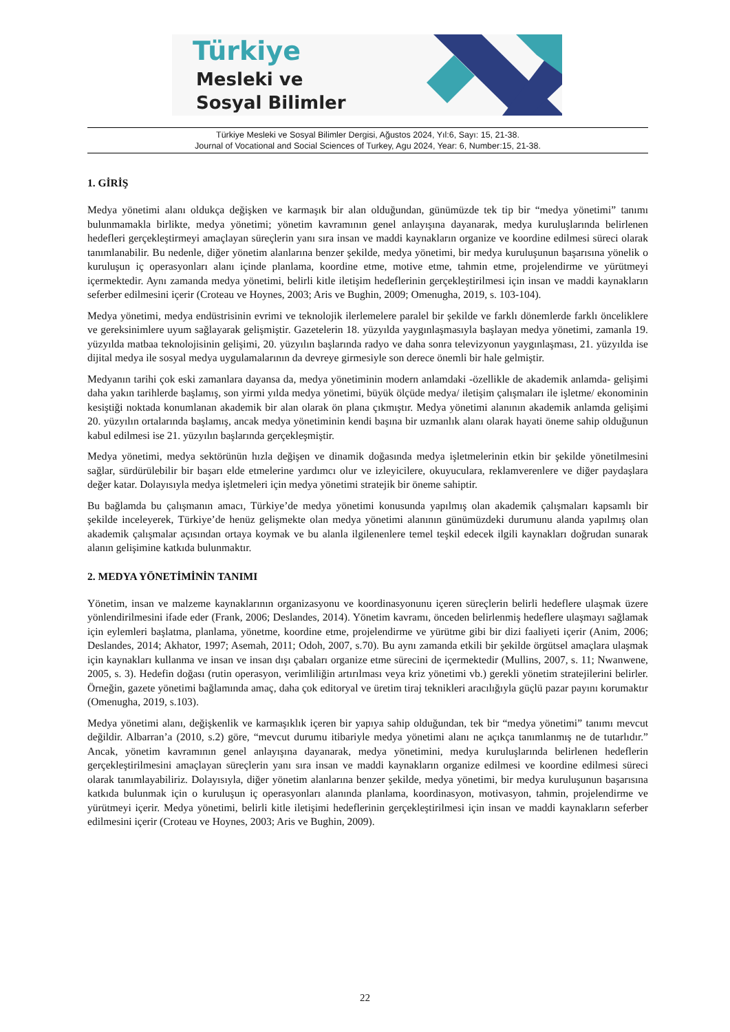Türkiye
Mesleki ve
Sosyal Bilimler
Türkiye Mesleki ve Sosyal Bilimler Dergisi, Ağustos 2024, Yıl:6, Sayı: 15, 21-38.
Journal of Vocational and Social Sciences of Turkey, Agu 2024, Year: 6, Number:15, 21-38.
1. GİRİŞ
Medya yönetimi alanı oldukça değişken ve karmaşık bir alan olduğundan, günümüzde tek tip bir “medya yönetimi” tanımı bulunmamakla birlikte, medya yönetimi; yönetim kavramının genel anlayışına dayanarak, medya kuruluşlarında belirlenen hedefleri gerçekleştirmeyi amaçlayan süreçlerin yanı sıra insan ve maddi kaynakların organize ve koordine edilmesi süreci olarak tanımlanabilir. Bu nedenle, diğer yönetim alanlarına benzer şekilde, medya yönetimi, bir medya kuruluşunun başarısına yönelik o kuruluşun iç operasyonları alanı içinde planlama, koordine etme, motive etme, tahmin etme, projelendirme ve yürütmeyi içermektedir. Aynı zamanda medya yönetimi, belirli kitle iletişim hedeflerinin gerçekleştirilmesi için insan ve maddi kaynakların seferber edilmesini içerir (Croteau ve Hoynes, 2003; Aris ve Bughin, 2009; Omenugha, 2019, s. 103-104).
Medya yönetimi, medya endüstrisinin evrimi ve teknolojik ilerlemelere paralel bir şekilde ve farklı dönemlerde farklı önceliklere ve gereksinimlere uyum sağlayarak gelişmiştir. Gazetelerin 18. yüzyılda yaygınlaşmasıyla başlayan medya yönetimi, zamanla 19. yüzyılda matbaa teknolojisinin gelişimi, 20. yüzyılın başlarında radyo ve daha sonra televizyonun yaygınlaşması, 21. yüzyılda ise dijital medya ile sosyal medya uygulamalarının da devreye girmesiyle son derece önemli bir hale gelmiştir.
Medyanın tarihi çok eski zamanlara dayansa da, medya yönetiminin modern anlamdaki -özellikle de akademik anlamda- gelişimi daha yakın tarihlerde başlamış, son yirmi yılda medya yönetimi, büyük ölçüde medya/ iletişim çalışmaları ile işletme/ ekonominin kesiştiği noktada konumlanan akademik bir alan olarak ön plana çıkmıştır. Medya yönetimi alanının akademik anlamda gelişimi 20. yüzyılın ortalarında başlamış, ancak medya yönetiminin kendi başına bir uzmanlık alanı olarak hayati öneme sahip olduğunun kabul edilmesi ise 21. yüzyılın başlarında gerçekleşmiştir.
Medya yönetimi, medya sektörünün hızla değişen ve dinamik doğasında medya işletmelerinin etkin bir şekilde yönetilmesini sağlar, sürdürülebilir bir başarı elde etmelerine yardımcı olur ve izleyicilere, okuyuculara, reklamverenlere ve diğer paydaşlara değer katar. Dolayısıyla medya işletmeleri için medya yönetimi stratejik bir öneme sahiptir.
Bu bağlamda bu çalışmanın amacı, Türkiye’de medya yönetimi konusunda yapılmış olan akademik çalışmaları kapsamlı bir şekilde inceleyerek, Türkiye’de henüz gelişmekte olan medya yönetimi alanının günümüzdeki durumunu alanda yapılmış olan akademik çalışmalar açısından ortaya koymak ve bu alanla ilgilenenlere temel teşkil edecek ilgili kaynakları doğrudan sunarak alanın gelişimine katkıda bulunmaktır.
2. MEDYA YÖNETİMİNİN TANIMI
Yönetim, insan ve malzeme kaynaklarının organizasyonu ve koordinasyonunu içeren süreçlerin belirli hedeflere ulaşmak üzere yönlendirilmesini ifade eder (Frank, 2006; Deslandes, 2014). Yönetim kavramı, önceden belirlenmiş hedeflere ulaşmayı sağlamak için eylemleri başlatma, planlama, yönetme, koordine etme, projelendirme ve yürütme gibi bir dizi faaliyeti içerir (Anim, 2006; Deslandes, 2014; Akhator, 1997; Asemah, 2011; Odoh, 2007, s.70). Bu aynı zamanda etkili bir şekilde örgütsel amaçlara ulaşmak için kaynakları kullanma ve insan ve insan dışı çabaları organize etme sürecini de içermektedir (Mullins, 2007, s. 11; Nwanwene, 2005, s. 3). Hedefin doğası (rutin operasyon, verimliliğin artırılması veya kriz yönetimi vb.) gerekli yönetim stratejilerini belirler. Örneğin, gazete yönetimi bağlamında amaç, daha çok editoryal ve üretim tiraj teknikleri aracılığıyla güçlü pazar payını korumaktır (Omenugha, 2019, s.103).
Medya yönetimi alanı, değişkenlik ve karmaşıklık içeren bir yapıya sahip olduğundan, tek bir “medya yönetimi” tanımı mevcut değildir. Albarran’a (2010, s.2) göre, “mevcut durumu itibariyle medya yönetimi alanı ne açıkça tanımlanmış ne de tutarlıdır.” Ancak, yönetim kavramının genel anlayışına dayanarak, medya yönetimini, medya kuruluşlarında belirlenen hedeflerin gerçekleştirilmesini amaçlayan süreçlerin yanı sıra insan ve maddi kaynakların organize edilmesi ve koordine edilmesi süreci olarak tanımlayabiliriz. Dolayısıyla, diğer yönetim alanlarına benzer şekilde, medya yönetimi, bir medya kuruluşunun başarısına katkıda bulunmak için o kuruluşun iç operasyonları alanında planlama, koordinasyon, motivasyon, tahmin, projelendirme ve yürütmeyi içerir. Medya yönetimi, belirli kitle iletişimi hedeflerinin gerçekleştirilmesi için insan ve maddi kaynakların seferber edilmesini içerir (Croteau ve Hoynes, 2003; Aris ve Bughin, 2009).
22